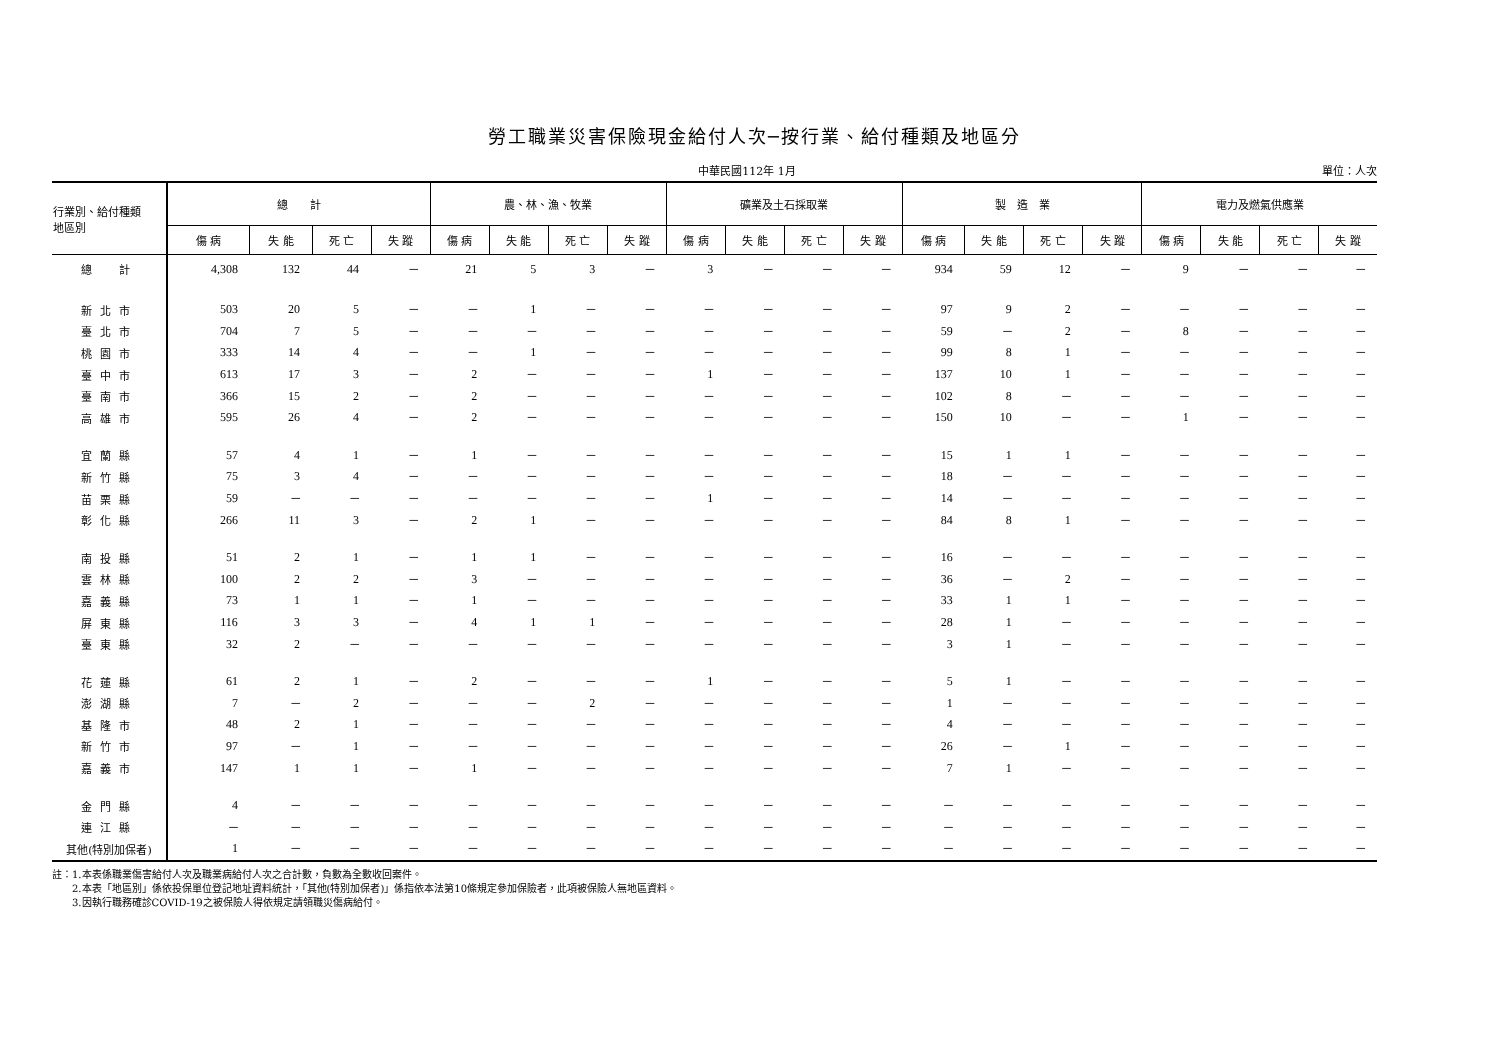勞工職業災害保險現金給付人次─按行業、給付種類及地區分
中華民國112年 1月 單位：人次
| 行業別、給付種類 地區別 | 總 計 | | | | 農、林、漁、牧業 | | | | 礦業及土石採取業 | | | | 製 造 業 | | | | 電力及燃氣供應業 | | | |
| --- | --- | --- | --- | --- | --- | --- | --- | --- | --- | --- | --- | --- | --- | --- | --- | --- | --- | --- | --- | --- |
| | 傷 病 | 失 能 | 死 亡 | 失 蹤 | 傷 病 | 失 能 | 死 亡 | 失 蹤 | 傷 病 | 失 能 | 死 亡 | 失 蹤 | 傷 病 | 失 能 | 死 亡 | 失 蹤 | 傷 病 | 失 能 | 死 亡 | 失 蹤 |
| 總 計 | 4,308 | 132 | 44 | ─ | 21 | 5 | 3 | ─ | 3 | ─ | ─ | ─ | 934 | 59 | 12 | ─ | 9 | ─ | ─ | ─ |
| 新北市 | 503 | 20 | 5 | ─ | ─ | 1 | ─ | ─ | ─ | ─ | ─ | ─ | 97 | 9 | 2 | ─ | ─ | ─ | ─ | ─ |
| 臺北市 | 704 | 7 | 5 | ─ | ─ | ─ | ─ | ─ | ─ | ─ | ─ | ─ | 59 | ─ | 2 | ─ | 8 | ─ | ─ | ─ |
| 桃園市 | 333 | 14 | 4 | ─ | ─ | 1 | ─ | ─ | ─ | ─ | ─ | ─ | 99 | 8 | 1 | ─ | ─ | ─ | ─ | ─ |
| 臺中市 | 613 | 17 | 3 | ─ | 2 | ─ | ─ | ─ | 1 | ─ | ─ | ─ | 137 | 10 | 1 | ─ | ─ | ─ | ─ | ─ |
| 臺南市 | 366 | 15 | 2 | ─ | 2 | ─ | ─ | ─ | ─ | ─ | ─ | ─ | 102 | 8 | ─ | ─ | ─ | ─ | ─ | ─ |
| 高雄市 | 595 | 26 | 4 | ─ | 2 | ─ | ─ | ─ | ─ | ─ | ─ | ─ | 150 | 10 | ─ | ─ | 1 | ─ | ─ | ─ |
| 宜蘭縣 | 57 | 4 | 1 | ─ | 1 | ─ | ─ | ─ | ─ | ─ | ─ | ─ | 15 | 1 | 1 | ─ | ─ | ─ | ─ | ─ |
| 新竹縣 | 75 | 3 | 4 | ─ | ─ | ─ | ─ | ─ | ─ | ─ | ─ | ─ | 18 | ─ | ─ | ─ | ─ | ─ | ─ | ─ |
| 苗栗縣 | 59 | ─ | ─ | ─ | ─ | ─ | ─ | ─ | 1 | ─ | ─ | ─ | 14 | ─ | ─ | ─ | ─ | ─ | ─ | ─ |
| 彰化縣 | 266 | 11 | 3 | ─ | 2 | 1 | ─ | ─ | ─ | ─ | ─ | ─ | 84 | 8 | 1 | ─ | ─ | ─ | ─ | ─ |
| 南投縣 | 51 | 2 | 1 | ─ | 1 | 1 | ─ | ─ | ─ | ─ | ─ | ─ | 16 | ─ | ─ | ─ | ─ | ─ | ─ | ─ |
| 雲林縣 | 100 | 2 | 2 | ─ | 3 | ─ | ─ | ─ | ─ | ─ | ─ | ─ | 36 | ─ | 2 | ─ | ─ | ─ | ─ | ─ |
| 嘉義縣 | 73 | 1 | 1 | ─ | 1 | ─ | ─ | ─ | ─ | ─ | ─ | ─ | 33 | 1 | 1 | ─ | ─ | ─ | ─ | ─ |
| 屏東縣 | 116 | 3 | 3 | ─ | 4 | 1 | 1 | ─ | ─ | ─ | ─ | ─ | 28 | 1 | ─ | ─ | ─ | ─ | ─ | ─ |
| 臺東縣 | 32 | 2 | ─ | ─ | ─ | ─ | ─ | ─ | ─ | ─ | ─ | ─ | 3 | 1 | ─ | ─ | ─ | ─ | ─ | ─ |
| 花蓮縣 | 61 | 2 | 1 | ─ | 2 | ─ | ─ | ─ | 1 | ─ | ─ | ─ | 5 | 1 | ─ | ─ | ─ | ─ | ─ | ─ |
| 澎湖縣 | 7 | ─ | 2 | ─ | ─ | ─ | 2 | ─ | ─ | ─ | ─ | ─ | 1 | ─ | ─ | ─ | ─ | ─ | ─ | ─ |
| 基隆市 | 48 | 2 | 1 | ─ | ─ | ─ | ─ | ─ | ─ | ─ | ─ | ─ | 4 | ─ | ─ | ─ | ─ | ─ | ─ | ─ |
| 新竹市 | 97 | ─ | 1 | ─ | ─ | ─ | ─ | ─ | ─ | ─ | ─ | ─ | 26 | ─ | 1 | ─ | ─ | ─ | ─ | ─ |
| 嘉義市 | 147 | 1 | 1 | ─ | 1 | ─ | ─ | ─ | ─ | ─ | ─ | ─ | 7 | 1 | ─ | ─ | ─ | ─ | ─ | ─ |
| 金門縣 | 4 | ─ | ─ | ─ | ─ | ─ | ─ | ─ | ─ | ─ | ─ | ─ | ─ | ─ | ─ | ─ | ─ | ─ | ─ | ─ |
| 連江縣 | ─ | ─ | ─ | ─ | ─ | ─ | ─ | ─ | ─ | ─ | ─ | ─ | ─ | ─ | ─ | ─ | ─ | ─ | ─ | ─ |
| 其他(特別加保者) | 1 | ─ | ─ | ─ | ─ | ─ | ─ | ─ | ─ | ─ | ─ | ─ | ─ | ─ | ─ | ─ | ─ | ─ | ─ | ─ |
註：1.本表係職業傷害給付人次及職業病給付人次之合計數，負數為全數收回案件。
　　2.本表「地區別」係依投保單位登記地址資料統計，「其他(特別加保者)」係指依本法第10條規定參加保險者，此項被保險人無地區資料。
　　3.因執行職務確診COVID-19之被保險人得依規定請領職災傷病給付。